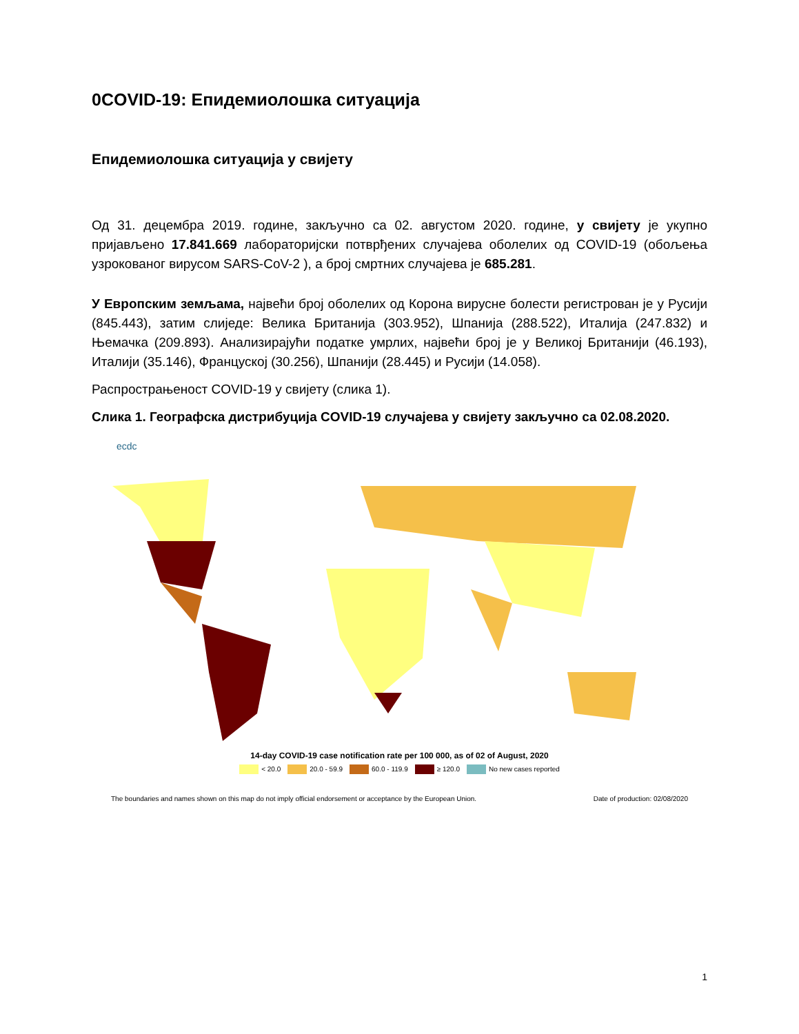0COVID-19: Епидемиолошка ситуација
Епидемиолошка ситуација у свијету
Од 31. децембра 2019. године, закључно са 02. августом 2020. године, у свијету је укупно пријављено 17.841.669 лабораторијски потврђених случајева оболелих од COVID-19 (обољења узрокованог вирусом SARS-CoV-2 ), а број смртних случајева је 685.281.
У Европским земљама, највећи број оболелих од Корона вирусне болести регистрован је у Русији (845.443), затим слиједе: Велика Британија (303.952), Шпанија (288.522), Италија (247.832) и Њемачка (209.893). Анализирајући податке умрлих, највећи број је у Великој Британији (46.193), Италији (35.146), Француској (30.256), Шпанији (28.445) и Русији (14.058).
Распрострањеност COVID-19 у свијету (слика 1).
Слика 1. Географска дистрибуција COVID-19 случајева у свијету закључно са 02.08.2020.
ecdc
14-day COVID-19 case notification rate per 100 000, as of 02 of August, 2020
< 20.0 20.0 - 59.9 60.0 - 119.9 ≥ 120.0 No new cases reported
The boundaries and names shown on this map do not imply official endorsement or acceptance by the European Union. Date of production: 02/08/2020
1